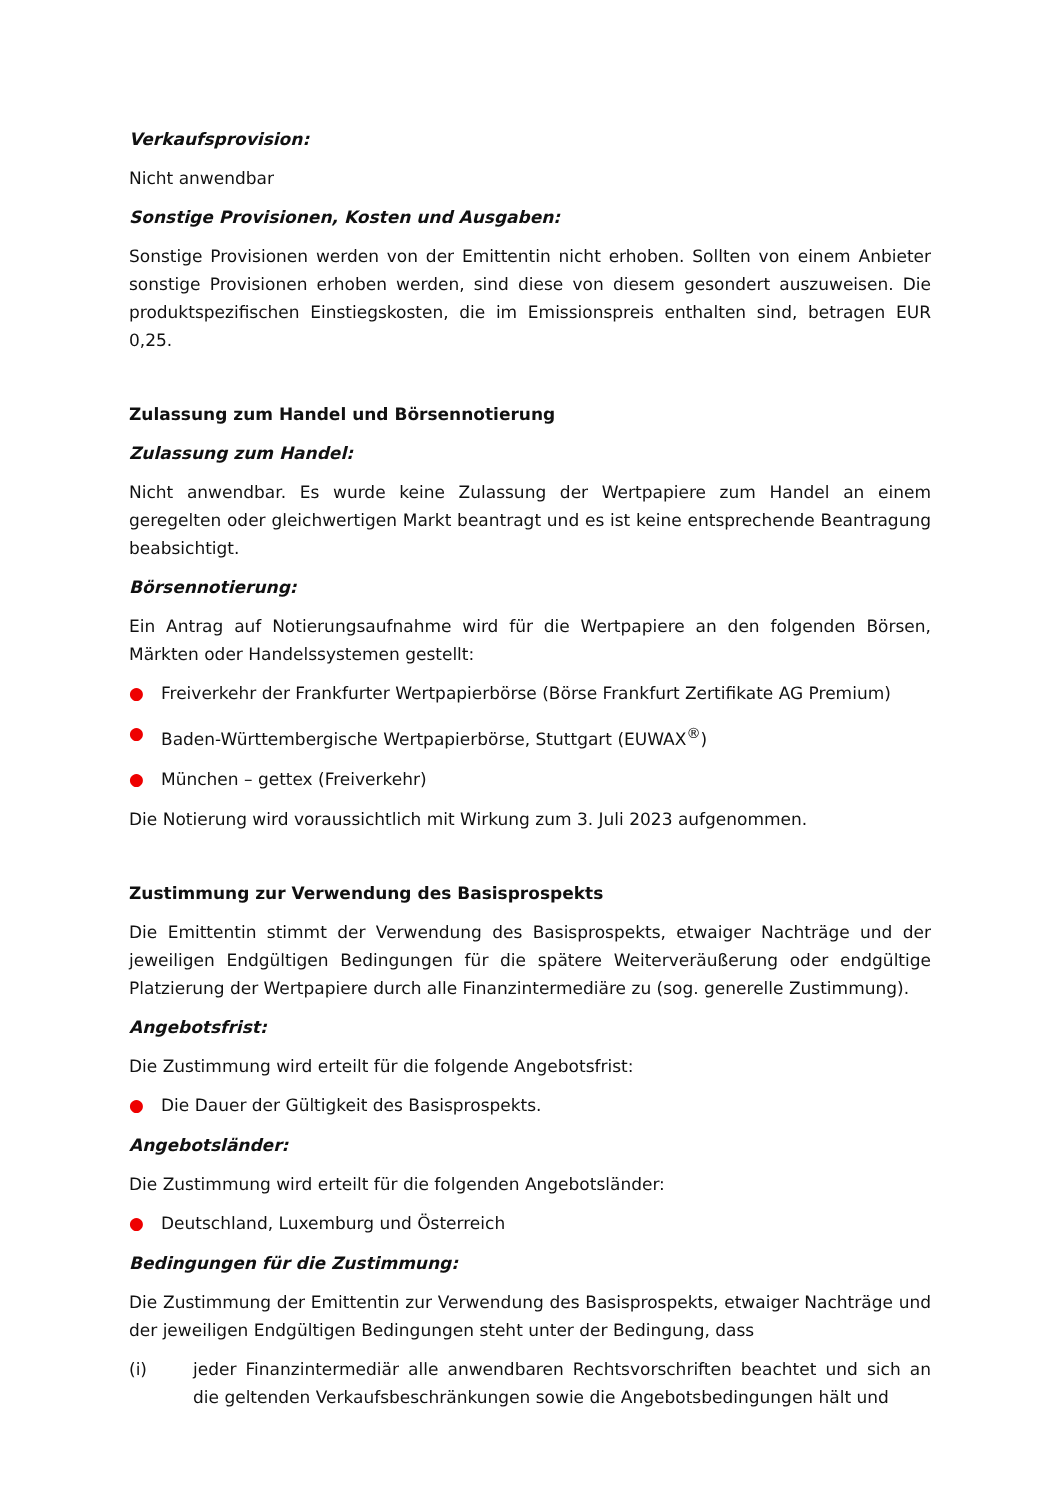Verkaufsprovision:
Nicht anwendbar
Sonstige Provisionen, Kosten und Ausgaben:
Sonstige Provisionen werden von der Emittentin nicht erhoben. Sollten von einem Anbieter sonstige Provisionen erhoben werden, sind diese von diesem gesondert auszuweisen. Die produktspezifischen Einstiegskosten, die im Emissionspreis enthalten sind, betragen EUR 0,25.
Zulassung zum Handel und Börsennotierung
Zulassung zum Handel:
Nicht anwendbar. Es wurde keine Zulassung der Wertpapiere zum Handel an einem geregelten oder gleichwertigen Markt beantragt und es ist keine entsprechende Beantragung beabsichtigt.
Börsennotierung:
Ein Antrag auf Notierungsaufnahme wird für die Wertpapiere an den folgenden Börsen, Märkten oder Handelssystemen gestellt:
● Freiverkehr der Frankfurter Wertpapierbörse (Börse Frankfurt Zertifikate AG Premium)
● Baden-Württembergische Wertpapierbörse, Stuttgart (EUWAX<sup>®</sup>)
● München – gettex (Freiverkehr)
Die Notierung wird voraussichtlich mit Wirkung zum 3. Juli 2023 aufgenommen.
Zustimmung zur Verwendung des Basisprospekts
Die Emittentin stimmt der Verwendung des Basisprospekts, etwaiger Nachträge und der jeweiligen Endgültigen Bedingungen für die spätere Weiterveräußerung oder endgültige Platzierung der Wertpapiere durch alle Finanzintermediäre zu (sog. generelle Zustimmung).
Angebotsfrist:
Die Zustimmung wird erteilt für die folgende Angebotsfrist:
● Die Dauer der Gültigkeit des Basisprospekts.
Angebotsländer:
Die Zustimmung wird erteilt für die folgenden Angebotsländer:
● Deutschland, Luxemburg und Österreich
Bedingungen für die Zustimmung:
Die Zustimmung der Emittentin zur Verwendung des Basisprospekts, etwaiger Nachträge und der jeweiligen Endgültigen Bedingungen steht unter der Bedingung, dass
(i) jeder Finanzintermediär alle anwendbaren Rechtsvorschriften beachtet und sich an die geltenden Verkaufsbeschränkungen sowie die Angebotsbedingungen hält und